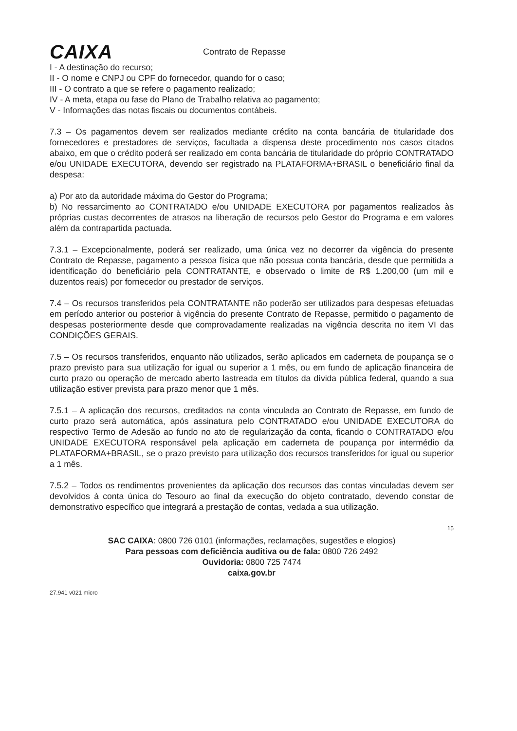CAIXA
Contrato de Repasse
I - A destinação do recurso;
II - O nome e CNPJ ou CPF do fornecedor, quando for o caso;
III - O contrato a que se refere o pagamento realizado;
IV - A meta, etapa ou fase do Plano de Trabalho relativa ao pagamento;
V - Informações das notas fiscais ou documentos contábeis.
7.3 – Os pagamentos devem ser realizados mediante crédito na conta bancária de titularidade dos fornecedores e prestadores de serviços, facultada a dispensa deste procedimento nos casos citados abaixo, em que o crédito poderá ser realizado em conta bancária de titularidade do próprio CONTRATADO e/ou UNIDADE EXECUTORA, devendo ser registrado na PLATAFORMA+BRASIL o beneficiário final da despesa:
a) Por ato da autoridade máxima do Gestor do Programa;
b) No ressarcimento ao CONTRATADO e/ou UNIDADE EXECUTORA por pagamentos realizados às próprias custas decorrentes de atrasos na liberação de recursos pelo Gestor do Programa e em valores além da contrapartida pactuada.
7.3.1 – Excepcionalmente, poderá ser realizado, uma única vez no decorrer da vigência do presente Contrato de Repasse, pagamento a pessoa física que não possua conta bancária, desde que permitida a identificação do beneficiário pela CONTRATANTE, e observado o limite de R$ 1.200,00 (um mil e duzentos reais) por fornecedor ou prestador de serviços.
7.4 – Os recursos transferidos pela CONTRATANTE não poderão ser utilizados para despesas efetuadas em período anterior ou posterior à vigência do presente Contrato de Repasse, permitido o pagamento de despesas posteriormente desde que comprovadamente realizadas na vigência descrita no item VI das CONDIÇÕES GERAIS.
7.5 – Os recursos transferidos, enquanto não utilizados, serão aplicados em caderneta de poupança se o prazo previsto para sua utilização for igual ou superior a 1 mês, ou em fundo de aplicação financeira de curto prazo ou operação de mercado aberto lastreada em títulos da dívida pública federal, quando a sua utilização estiver prevista para prazo menor que 1 mês.
7.5.1 – A aplicação dos recursos, creditados na conta vinculada ao Contrato de Repasse, em fundo de curto prazo será automática, após assinatura pelo CONTRATADO e/ou UNIDADE EXECUTORA do respectivo Termo de Adesão ao fundo no ato de regularização da conta, ficando o CONTRATADO e/ou UNIDADE EXECUTORA responsável pela aplicação em caderneta de poupança por intermédio da PLATAFORMA+BRASIL, se o prazo previsto para utilização dos recursos transferidos for igual ou superior a 1 mês.
7.5.2 – Todos os rendimentos provenientes da aplicação dos recursos das contas vinculadas devem ser devolvidos à conta única do Tesouro ao final da execução do objeto contratado, devendo constar de demonstrativo específico que integrará a prestação de contas, vedada a sua utilização.
15
SAC CAIXA: 0800 726 0101 (informações, reclamações, sugestões e elogios)
Para pessoas com deficiência auditiva ou de fala: 0800 726 2492
Ouvidoria: 0800 725 7474
caixa.gov.br
27.941 v021 micro